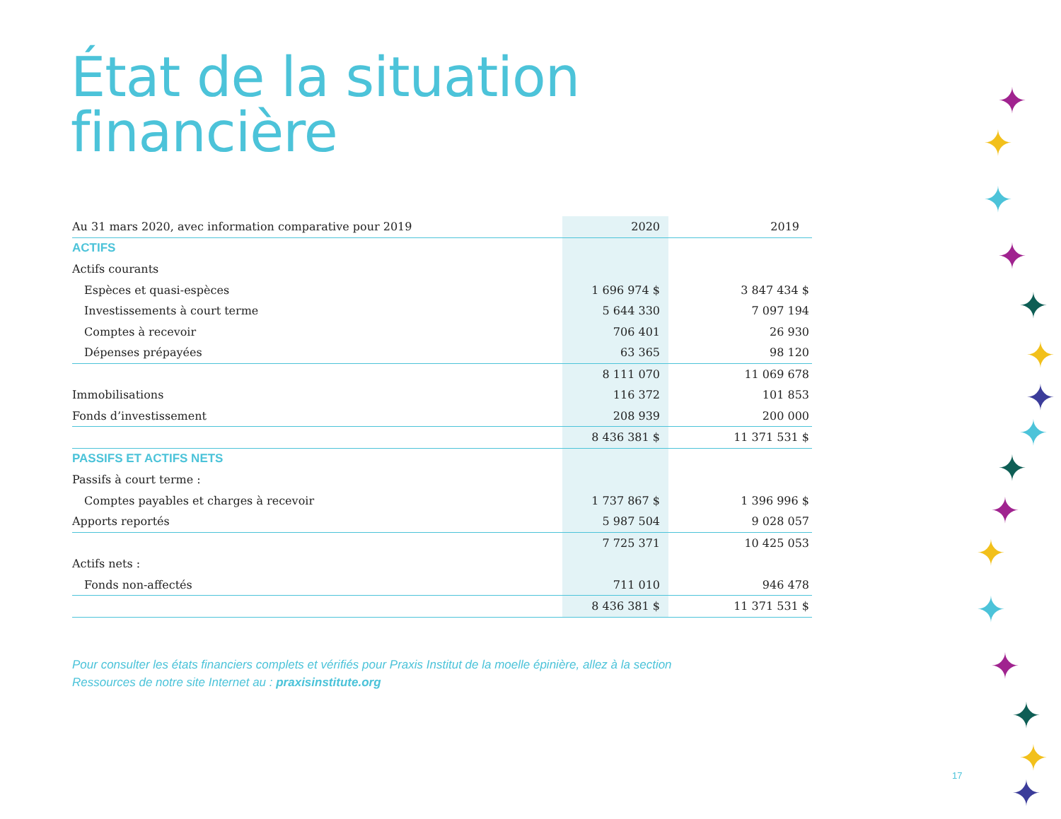État de la situation
financière
| Au 31 mars 2020, avec information comparative pour 2019 | 2020 | 2019 |
| --- | --- | --- |
| ACTIFS | | |
| Actifs courants | | |
| Espèces et quasi-espèces | 1 696 974 $ | 3 847 434 $ |
| Investissements à court terme | 5 644 330 | 7 097 194 |
| Comptes à recevoir | 706 401 | 26 930 |
| Dépenses prépayées | 63 365 | 98 120 |
| | 8 111 070 | 11 069 678 |
| Immobilisations | 116 372 | 101 853 |
| Fonds d’investissement | 208 939 | 200 000 |
| | 8 436 381 $ | 11 371 531 $ |
| PASSIFS ET ACTIFS NETS | | |
| Passifs à court terme : | | |
| Comptes payables et charges à recevoir | 1 737 867 $ | 1 396 996 $ |
| Apports reportés | 5 987 504 | 9 028 057 |
| | 7 725 371 | 10 425 053 |
| Actifs nets : | | |
| Fonds non-affectés | 711 010 | 946 478 |
| | 8 436 381 $ | 11 371 531 $ |
Pour consulter les états financiers complets et vérifiés pour Praxis Institut de la moelle épinière, allez à la section
Ressources de notre site Internet au : praxisinstitute.org
17
✦
✦
✦
✦
✦
✦
✦
✦
✦
✦
✦
✦
✦
✦
✦
✦